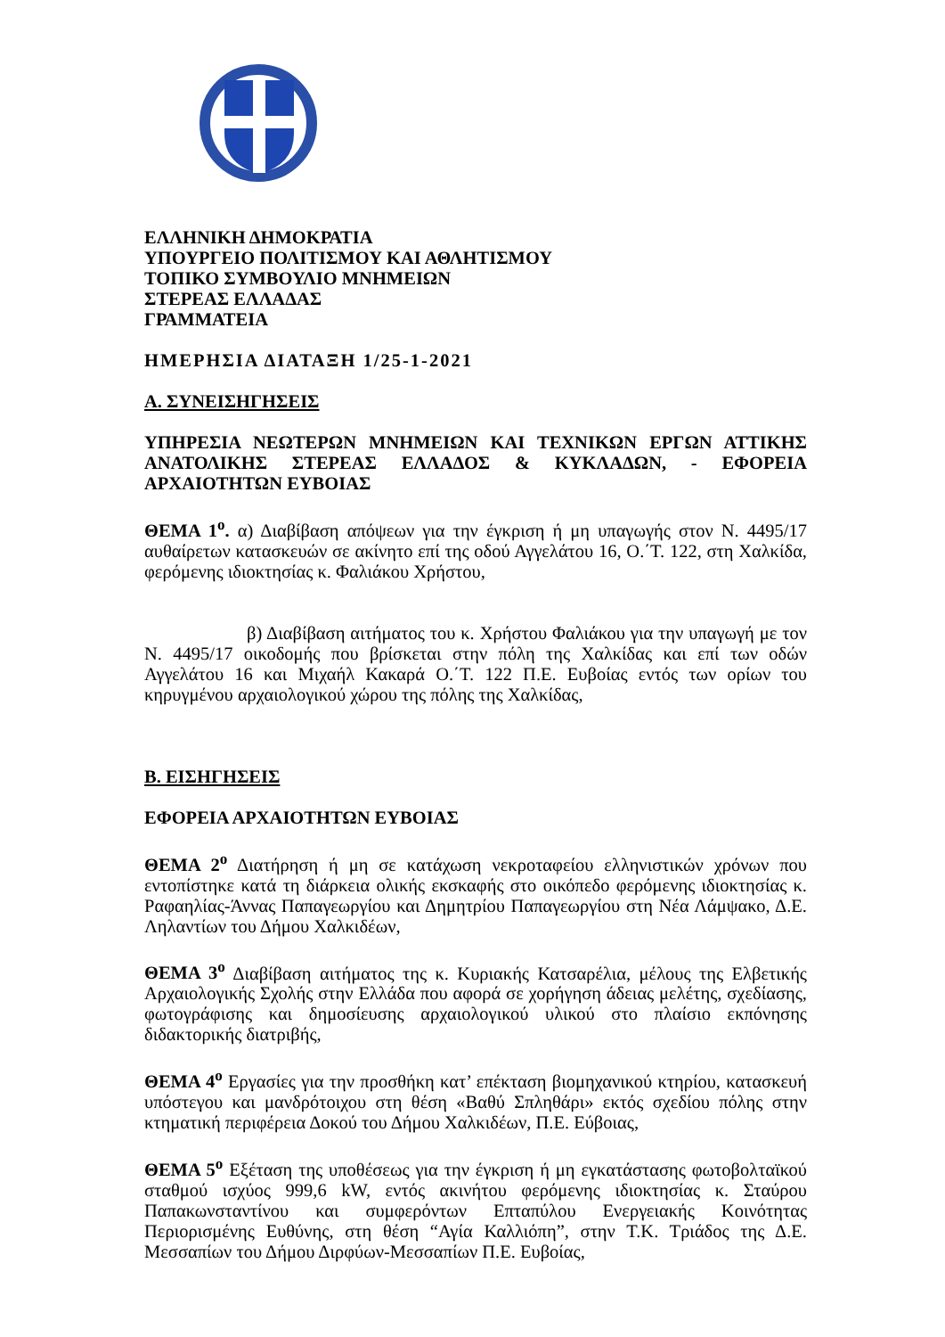ΕΛΛΗΝΙΚΗ ΔΗΜΟΚΡΑΤΙΑ
ΥΠΟΥΡΓΕΙΟ ΠΟΛΙΤΙΣΜΟΥ ΚΑΙ ΑΘΛΗΤΙΣΜΟΥ
ΤΟΠΙΚΟ ΣΥΜΒΟΥΛΙΟ ΜΝΗΜΕΙΩΝ
ΣΤΕΡΕΑΣ ΕΛΛΑΔΑΣ
ΓΡΑΜΜΑΤΕΙΑ
ΗΜΕΡΗΣΙΑ ΔΙΑΤΑΞΗ 1/25-1-2021
Α. ΣΥΝΕΙΣΗΓΗΣΕΙΣ
ΥΠΗΡΕΣΙΑ ΝΕΩΤΕΡΩΝ ΜΝΗΜΕΙΩΝ ΚΑΙ ΤΕΧΝΙΚΩΝ ΕΡΓΩΝ ΑΤΤΙΚΗΣ ΑΝΑΤΟΛΙΚΗΣ ΣΤΕΡΕΑΣ ΕΛΛΑΔΟΣ & ΚΥΚΛΑΔΩΝ, - ΕΦΟΡΕΙΑ ΑΡΧΑΙΟΤΗΤΩΝ ΕΥΒΟΙΑΣ
ΘΕΜΑ 1<sup>ο</sup>. α) Διαβίβαση απόψεων για την έγκριση ή μη υπαγωγής στον Ν. 4495/17 αυθαίρετων κατασκευών σε ακίνητο επί της οδού Αγγελάτου 16, Ο.΄Τ. 122, στη Χαλκίδα, φερόμενης ιδιοκτησίας κ. Φαλιάκου Χρήστου,
β) Διαβίβαση αιτήματος του κ. Χρήστου Φαλιάκου για την υπαγωγή με τον Ν. 4495/17 οικοδομής που βρίσκεται στην πόλη της Χαλκίδας και επί των οδών Αγγελάτου 16 και Μιχαήλ Κακαρά Ο.΄Τ. 122 Π.Ε. Ευβοίας εντός των ορίων του κηρυγμένου αρχαιολογικού χώρου της πόλης της Χαλκίδας,
Β. ΕΙΣΗΓΗΣΕΙΣ
ΕΦΟΡΕΙΑ ΑΡΧΑΙΟΤΗΤΩΝ ΕΥΒΟΙΑΣ
ΘΕΜΑ 2<sup>ο</sup> Διατήρηση ή μη σε κατάχωση νεκροταφείου ελληνιστικών χρόνων που εντοπίστηκε κατά τη διάρκεια ολικής εκσκαφής στο οικόπεδο φερόμενης ιδιοκτησίας κ. Ραφαηλίας-Άννας Παπαγεωργίου και Δημητρίου Παπαγεωργίου στη Νέα Λάμψακο, Δ.Ε. Ληλαντίων του Δήμου Χαλκιδέων,
ΘΕΜΑ 3<sup>ο</sup> Διαβίβαση αιτήματος της κ. Κυριακής Κατσαρέλια, μέλους της Ελβετικής Αρχαιολογικής Σχολής στην Ελλάδα που αφορά σε χορήγηση άδειας μελέτης, σχεδίασης, φωτογράφισης και δημοσίευσης αρχαιολογικού υλικού στο πλαίσιο εκπόνησης διδακτορικής διατριβής,
ΘΕΜΑ 4<sup>ο</sup> Εργασίες για την προσθήκη κατ’ επέκταση βιομηχανικού κτηρίου, κατασκευή υπόστεγου και μανδρότοιχου στη θέση «Βαθύ Σπληθάρι» εκτός σχεδίου πόλης στην κτηματική περιφέρεια Δοκού του Δήμου Χαλκιδέων, Π.Ε. Εύβοιας,
ΘΕΜΑ 5<sup>ο</sup> Εξέταση της υποθέσεως για την έγκριση ή μη εγκατάστασης φωτοβολταϊκού σταθμού ισχύος 999,6 kW, εντός ακινήτου φερόμενης ιδιοκτησίας κ. Σταύρου Παπακωνσταντίνου και συμφερόντων Επταπύλου Ενεργειακής Κοινότητας Περιορισμένης Ευθύνης, στη θέση “Αγία Καλλιόπη”, στην Τ.Κ. Τριάδος της Δ.Ε. Μεσσαπίων του Δήμου Διρφύων-Μεσσαπίων Π.Ε. Ευβοίας,